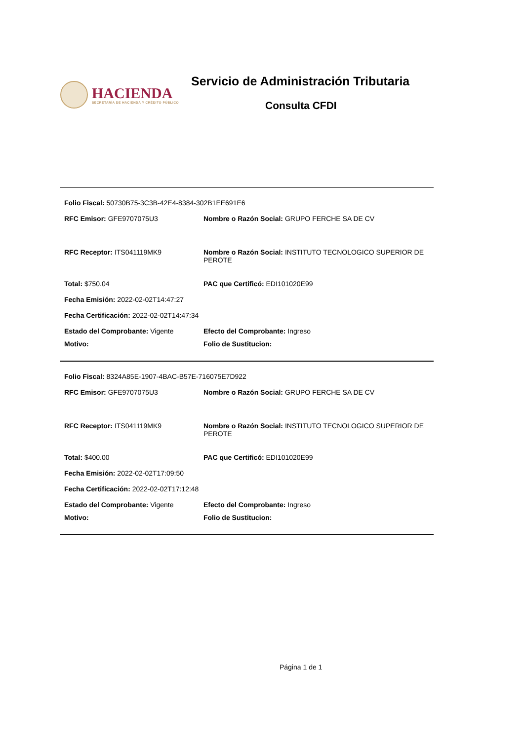HACIENDA
SECRETARÍA DE HACIENDA Y CRÉDITO PÚBLICO
Servicio de Administración Tributaria
Consulta CFDI
Folio Fiscal: 50730B75-3C3B-42E4-8384-302B1EE691E6
RFC Emisor: GFE9707075U3 Nombre o Razón Social: GRUPO FERCHE SA DE CV
RFC Receptor: ITS041119MK9 Nombre o Razón Social: INSTITUTO TECNOLOGICO SUPERIOR DE PEROTE
Total: $750.04 PAC que Certificó: EDI101020E99
Fecha Emisión: 2022-02-02T14:47:27
Fecha Certificación: 2022-02-02T14:47:34
Estado del Comprobante: Vigente Efecto del Comprobante: Ingreso
Motivo: Folio de Sustitucion:
Folio Fiscal: 8324A85E-1907-4BAC-B57E-716075E7D922
RFC Emisor: GFE9707075U3 Nombre o Razón Social: GRUPO FERCHE SA DE CV
RFC Receptor: ITS041119MK9 Nombre o Razón Social: INSTITUTO TECNOLOGICO SUPERIOR DE PEROTE
Total: $400.00 PAC que Certificó: EDI101020E99
Fecha Emisión: 2022-02-02T17:09:50
Fecha Certificación: 2022-02-02T17:12:48
Estado del Comprobante: Vigente Efecto del Comprobante: Ingreso
Motivo: Folio de Sustitucion:
Página 1 de 1